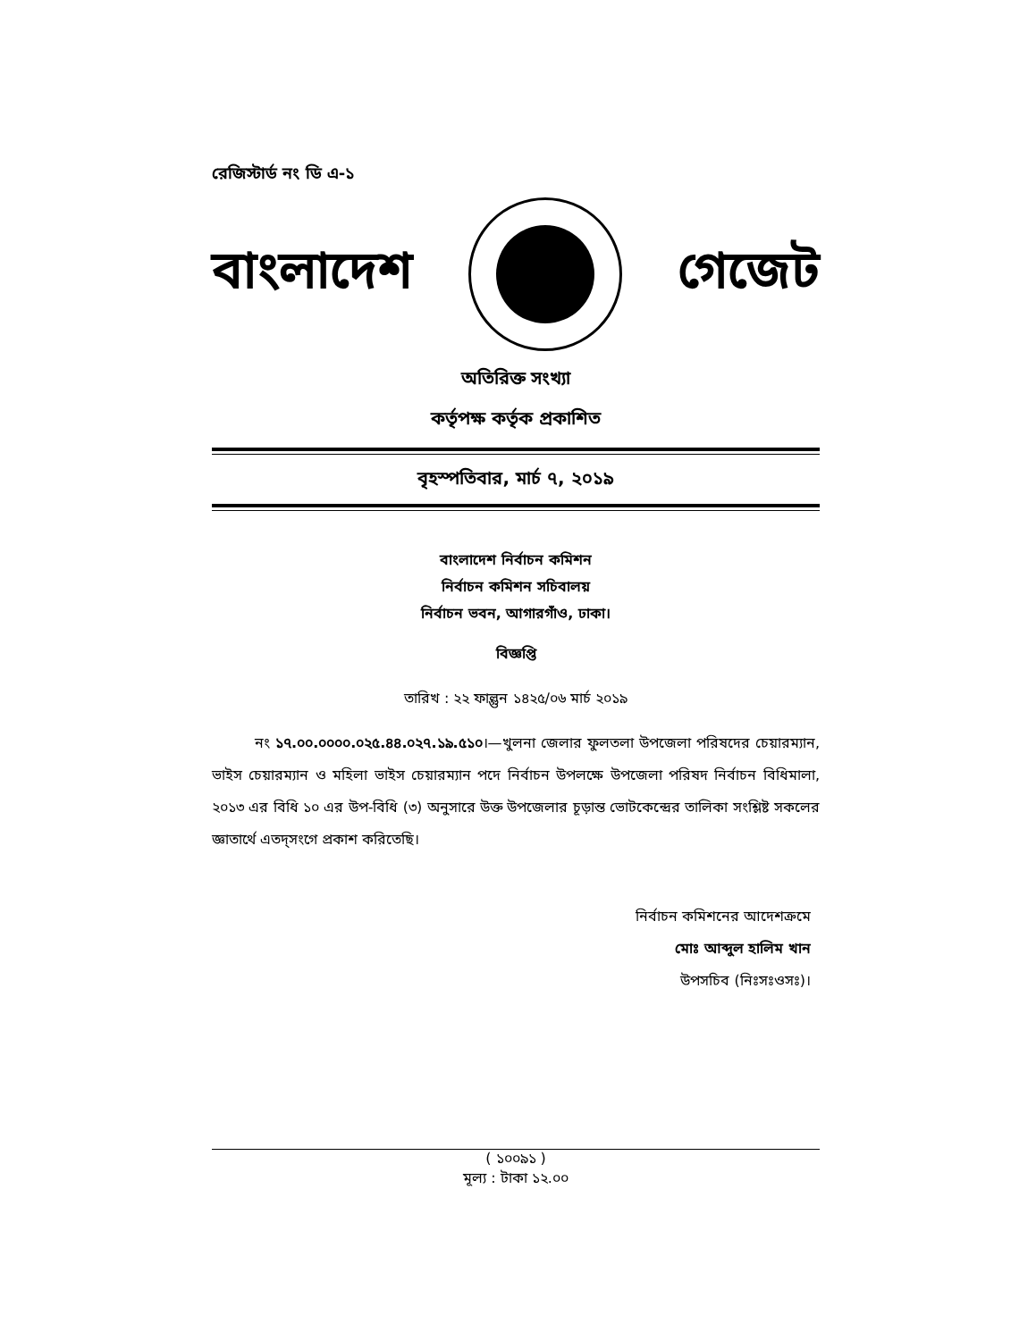রেজিস্টার্ড নং ডি এ-১
বাংলাদেশ গেজেট
অতিরিক্ত সংখ্যা
কর্তৃপক্ষ কর্তৃক প্রকাশিত
বৃহস্পতিবার, মার্চ ৭, ২০১৯
বাংলাদেশ নির্বাচন কমিশন
নির্বাচন কমিশন সচিবালয়
নির্বাচন ভবন, আগারগাঁও, ঢাকা।
বিজ্ঞপ্তি
তারিখ : ২২ ফাল্গুন ১৪২৫/০৬ মার্চ ২০১৯
   নং ১৭.০০.০০০০.০২৫.৪৪.০২৭.১৯.৫১০।—খুলনা জেলার ফুলতলা উপজেলা পরিষদের চেয়ারম্যান, ভাইস চেয়ারম্যান ও মহিলা ভাইস চেয়ারম্যান পদে নির্বাচন উপলক্ষে উপজেলা পরিষদ নির্বাচন বিধিমালা, ২০১৩ এর বিধি ১০ এর উপ-বিধি (৩) অনুসারে উক্ত উপজেলার চূড়ান্ত ভোটকেন্দ্রের তালিকা সংশ্লিষ্ট সকলের জ্ঞাতার্থে এতদ্‌সংগে প্রকাশ করিতেছি।
নির্বাচন কমিশনের আদেশক্রমে
মোঃ আব্দুল হালিম খান
উপসচিব (নিঃসঃওসঃ)।
( ১০০৯১ )
মূল্য : টাকা ১২.০০